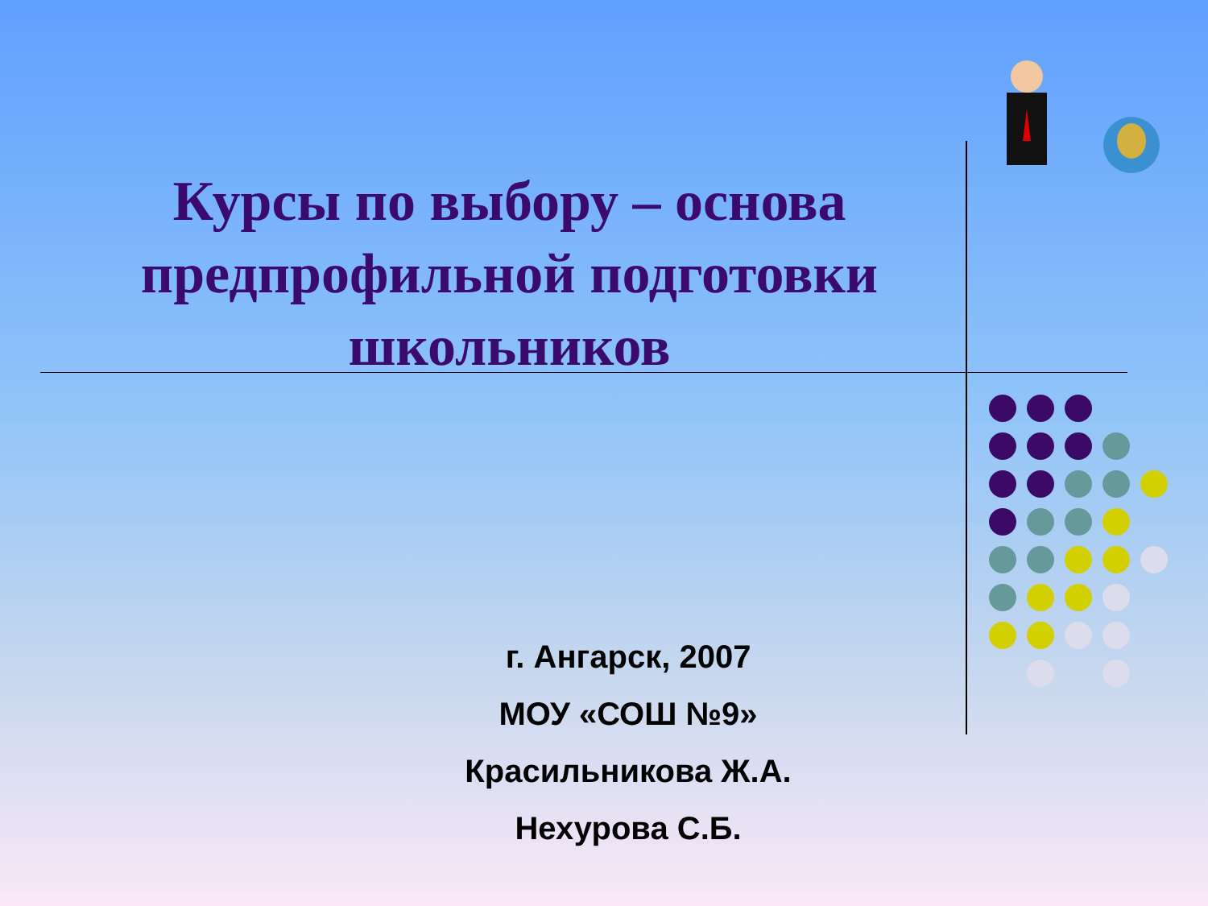Курсы по выбору – основа предпрофильной подготовки школьников
г. Ангарск, 2007
МОУ «СОШ №9»
Красильникова Ж.А.
Нехурова С.Б.